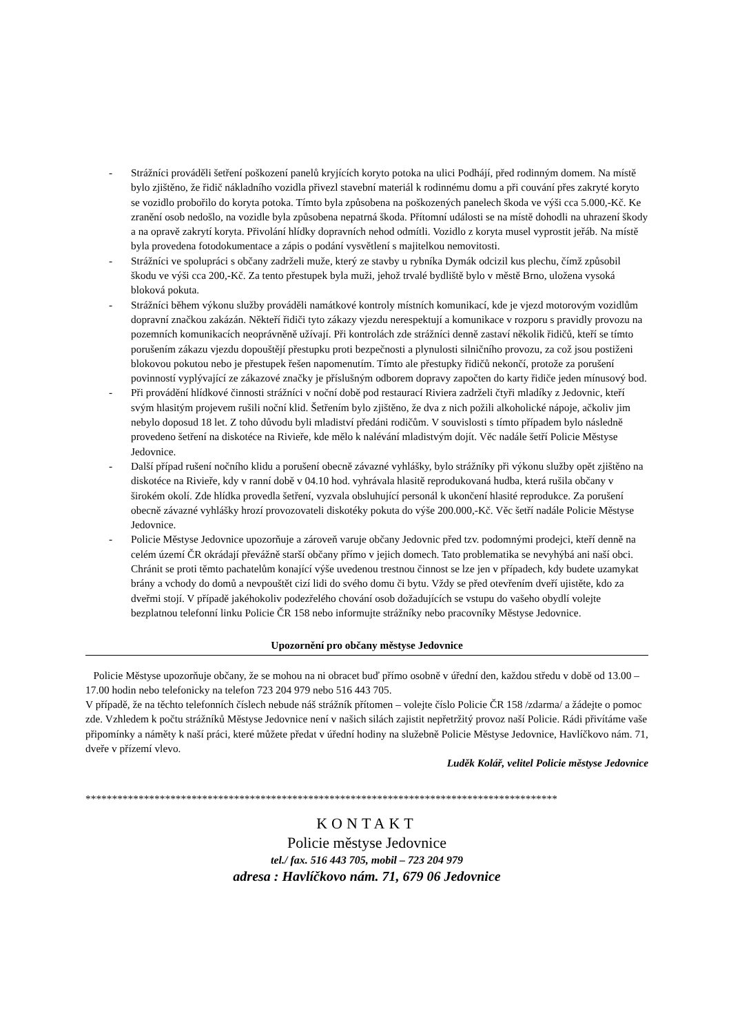- Strážníci prováděli šetření poškození panelů kryjících koryto potoka na ulici Podhájí, před rodinným domem. Na místě bylo zjištěno, že řidič nákladního vozidla přivezl stavební materiál k rodinnému domu a při couvání přes zakryté koryto se vozidlo probořilo do koryta potoka. Tímto byla způsobena na poškozených panelech škoda ve výši cca 5.000,-Kč. Ke zranění osob nedošlo, na vozidle byla způsobena nepatrná škoda. Přítomní události se na místě dohodli na uhrazení škody a na opravě zakrytí koryta. Přivolání hlídky dopravních nehod odmítli. Vozidlo z koryta musel vyprostit jeřáb. Na místě byla provedena fotodokumentace a zápis o podání vysvětlení s majitelkou nemovitosti.
- Strážníci ve spolupráci s občany zadrželi muže, který ze stavby u rybníka Dymák odcizil kus plechu, čímž způsobil škodu ve výši cca 200,-Kč. Za tento přestupek byla muži, jehož trvalé bydliště bylo v městě Brno, uložena vysoká bloková pokuta.
- Strážníci během výkonu služby prováděli namátkové kontroly místních komunikací, kde je vjezd motorovým vozidlům dopravní značkou zakázán. Někteří řidiči tyto zákazy vjezdu nerespektují a komunikace v rozporu s pravidly provozu na pozemních komunikacích neoprávněně užívají. Při kontrolách zde strážníci denně zastaví několik řidičů, kteří se tímto porušením zákazu vjezdu dopouštějí přestupku proti bezpečnosti a plynulosti silničního provozu, za což jsou postiženi blokovou pokutou nebo je přestupek řešen napomenutím. Tímto ale přestupky řidičů nekončí, protože za porušení povinností vyplývající ze zákazové značky je příslušným odborem dopravy započten do karty řidiče jeden mínusový bod.
- Při provádění hlídkové činnosti strážníci v noční době pod restaurací Riviera zadrželi čtyři mladíky z Jedovnic, kteří svým hlasitým projevem rušili noční klid. Šetřením bylo zjištěno, že dva z nich požili alkoholické nápoje, ačkoliv jim nebylo doposud 18 let. Z toho důvodu byli mladiství předáni rodičům. V souvislosti s tímto případem bylo následně provedeno šetření na diskotéce na Rivieře, kde mělo k nalévání mladistvým dojít. Věc nadále šetří Policie Městyse Jedovnice.
- Další případ rušení nočního klidu a porušení obecně závazné vyhlášky, bylo strážníky při výkonu služby opět zjištěno na diskotéce na Rivieře, kdy v ranní době v 04.10 hod. vyhrávala hlasitě reprodukovaná hudba, která rušila občany v širokém okolí. Zde hlídka provedla šetření, vyzvala obsluhující personál k ukončení hlasité reprodukce. Za porušení obecně závazné vyhlášky hrozí provozovateli diskotéky pokuta do výše 200.000,-Kč. Věc šetří nadále Policie Městyse Jedovnice.
- Policie Městyse Jedovnice upozorňuje a zároveň varuje občany Jedovnic před tzv. podomnými prodejci, kteří denně na celém území ČR okrádají převážně starší občany přímo v jejich domech. Tato problematika se nevyhýbá ani naší obci. Chránit se proti těmto pachatelům konající výše uvedenou trestnou činnost se lze jen v případech, kdy budete uzamykat brány a vchody do domů a nevpouštět cizí lidi do svého domu či bytu. Vždy se před otevřením dveří ujistěte, kdo za dveřmi stojí. V případě jakéhokoliv podezřelého chování osob dožadujících se vstupu do vašeho obydlí volejte bezplatnou telefonní linku Policie ČR 158 nebo informujte strážníky nebo pracovníky Městyse Jedovnice.
Upozornění pro občany městyse Jedovnice
Policie Městyse upozorňuje občany, že se mohou na ni obracet buď přímo osobně v úřední den, každou středu v době od 13.00 – 17.00 hodin nebo telefonicky na telefon 723 204 979 nebo 516 443 705.
V případě, že na těchto telefonních číslech nebude náš strážník přítomen – volejte číslo Policie ČR 158 /zdarma/ a žádejte o pomoc zde. Vzhledem k počtu strážníků Městyse Jedovnice není v našich silách zajistit nepřetržitý provoz naší Policie. Rádi přivítáme vaše připomínky a náměty k naší práci, které můžete předat v úřední hodiny na služebně Policie Městyse Jedovnice, Havlíčkovo nám. 71, dveře v přízemí vlevo.
Luděk Kolář, velitel Policie městyse Jedovnice
*****************************************************************************************
KONTAKT
Policie městyse Jedovnice
tel./ fax. 516 443 705, mobil – 723 204 979
adresa : Havlíčkovo nám. 71, 679 06 Jedovnice